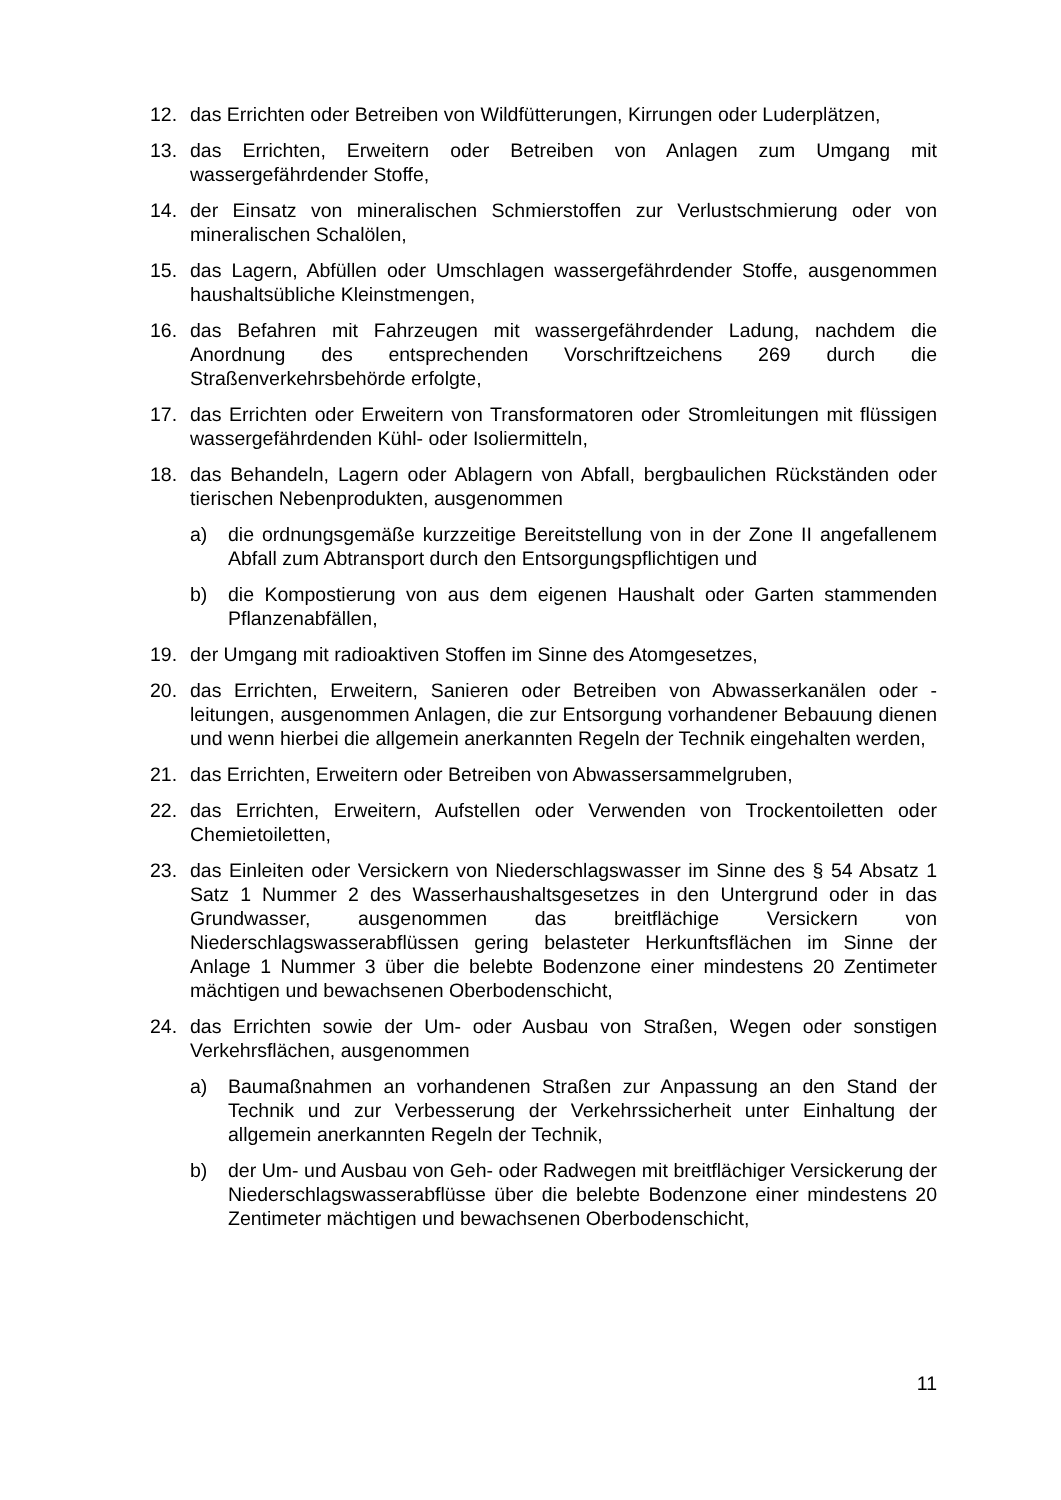12. das Errichten oder Betreiben von Wildfütterungen, Kirrungen oder Luderplätzen,
13. das Errichten, Erweitern oder Betreiben von Anlagen zum Umgang mit wassergefährdender Stoffe,
14. der Einsatz von mineralischen Schmierstoffen zur Verlustschmierung oder von mineralischen Schalölen,
15. das Lagern, Abfüllen oder Umschlagen wassergefährdender Stoffe, ausgenommen haushaltsübliche Kleinstmengen,
16. das Befahren mit Fahrzeugen mit wassergefährdender Ladung, nachdem die Anordnung des entsprechenden Vorschriftzeichens 269 durch die Straßenverkehrsbehörde erfolgte,
17. das Errichten oder Erweitern von Transformatoren oder Stromleitungen mit flüssigen wassergefährdenden Kühl- oder Isoliermitteln,
18. das Behandeln, Lagern oder Ablagern von Abfall, bergbaulichen Rückständen oder tierischen Nebenprodukten, ausgenommen
a) die ordnungsgemäße kurzzeitige Bereitstellung von in der Zone II angefallenem Abfall zum Abtransport durch den Entsorgungspflichtigen und
b) die Kompostierung von aus dem eigenen Haushalt oder Garten stammenden Pflanzenabfällen,
19. der Umgang mit radioaktiven Stoffen im Sinne des Atomgesetzes,
20. das Errichten, Erweitern, Sanieren oder Betreiben von Abwasserkanälen oder -leitungen, ausgenommen Anlagen, die zur Entsorgung vorhandener Bebauung dienen und wenn hierbei die allgemein anerkannten Regeln der Technik eingehalten werden,
21. das Errichten, Erweitern oder Betreiben von Abwassersammelgruben,
22. das Errichten, Erweitern, Aufstellen oder Verwenden von Trockentoiletten oder Chemietoiletten,
23. das Einleiten oder Versickern von Niederschlagswasser im Sinne des § 54 Absatz 1 Satz 1 Nummer 2 des Wasserhaushaltsgesetzes in den Untergrund oder in das Grundwasser, ausgenommen das breitflächige Versickern von Niederschlagswasserabflüssen gering belasteter Herkunftsflächen im Sinne der Anlage 1 Nummer 3 über die belebte Bodenzone einer mindestens 20 Zentimeter mächtigen und bewachsenen Oberbodenschicht,
24. das Errichten sowie der Um- oder Ausbau von Straßen, Wegen oder sonstigen Verkehrsflächen, ausgenommen
a) Baumaßnahmen an vorhandenen Straßen zur Anpassung an den Stand der Technik und zur Verbesserung der Verkehrssicherheit unter Einhaltung der allgemein anerkannten Regeln der Technik,
b) der Um- und Ausbau von Geh- oder Radwegen mit breitflächiger Versickerung der Niederschlagswasserabflüsse über die belebte Bodenzone einer mindestens 20 Zentimeter mächtigen und bewachsenen Oberbodenschicht,
11